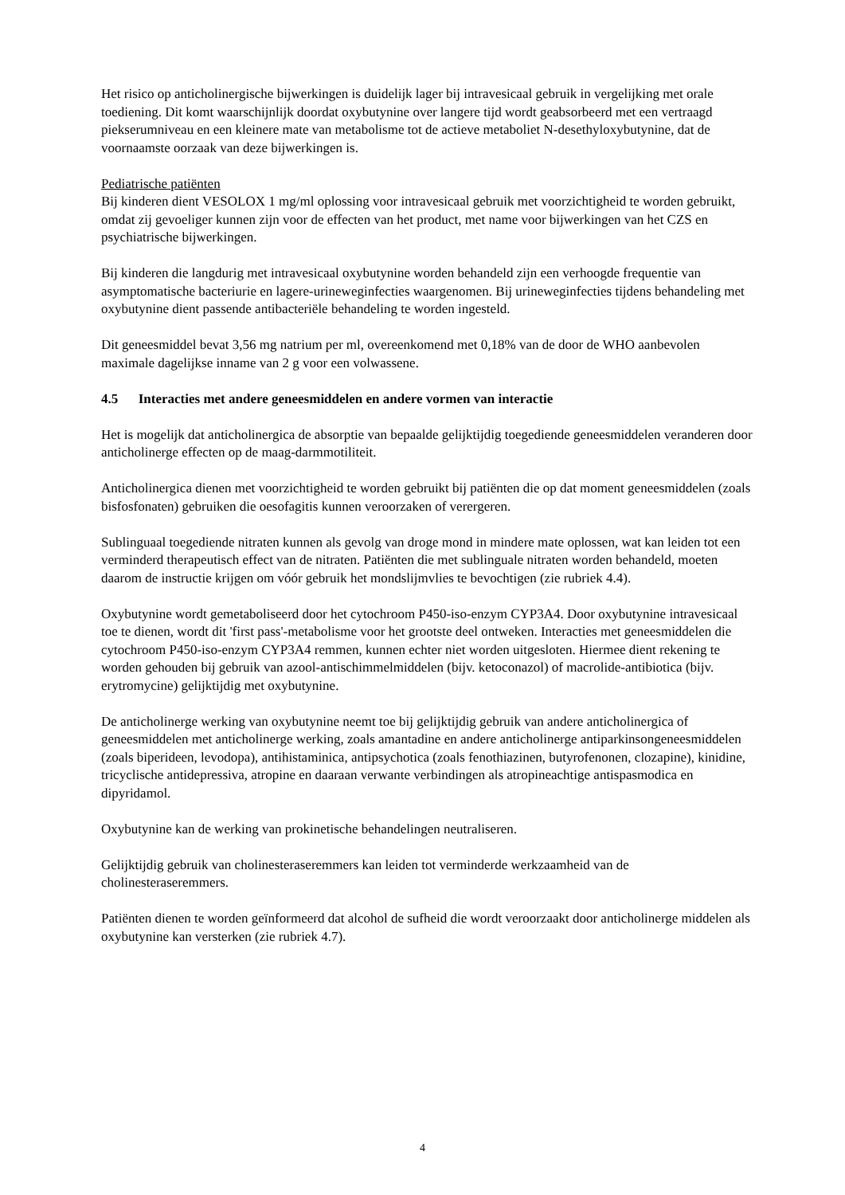Het risico op anticholinergische bijwerkingen is duidelijk lager bij intravesicaal gebruik in vergelijking met orale toediening. Dit komt waarschijnlijk doordat oxybutynine over langere tijd wordt geabsorbeerd met een vertraagd piekserumniveau en een kleinere mate van metabolisme tot de actieve metaboliet N-desethyloxybutynine, dat de voornaamste oorzaak van deze bijwerkingen is.
Pediatrische patiënten
Bij kinderen dient VESOLOX 1 mg/ml oplossing voor intravesicaal gebruik met voorzichtigheid te worden gebruikt, omdat zij gevoeliger kunnen zijn voor de effecten van het product, met name voor bijwerkingen van het CZS en psychiatrische bijwerkingen.
Bij kinderen die langdurig met intravesicaal oxybutynine worden behandeld zijn een verhoogde frequentie van asymptomatische bacteriurie en lagere-urineweginfecties waargenomen. Bij urineweginfecties tijdens behandeling met oxybutynine dient passende antibacteriële behandeling te worden ingesteld.
Dit geneesmiddel bevat 3,56 mg natrium per ml, overeenkomend met 0,18% van de door de WHO aanbevolen maximale dagelijkse inname van 2 g voor een volwassene.
4.5 Interacties met andere geneesmiddelen en andere vormen van interactie
Het is mogelijk dat anticholinergica de absorptie van bepaalde gelijktijdig toegediende geneesmiddelen veranderen door anticholinerge effecten op de maag-darmmotiliteit.
Anticholinergica dienen met voorzichtigheid te worden gebruikt bij patiënten die op dat moment geneesmiddelen (zoals bisfosfonaten) gebruiken die oesofagitis kunnen veroorzaken of verergeren.
Sublinguaal toegediende nitraten kunnen als gevolg van droge mond in mindere mate oplossen, wat kan leiden tot een verminderd therapeutisch effect van de nitraten. Patiënten die met sublinguale nitraten worden behandeld, moeten daarom de instructie krijgen om vóór gebruik het mondslijmvlies te bevochtigen (zie rubriek 4.4).
Oxybutynine wordt gemetaboliseerd door het cytochroom P450-iso-enzym CYP3A4. Door oxybutynine intravesicaal toe te dienen, wordt dit 'first pass'-metabolisme voor het grootste deel ontweken. Interacties met geneesmiddelen die cytochroom P450-iso-enzym CYP3A4 remmen, kunnen echter niet worden uitgesloten. Hiermee dient rekening te worden gehouden bij gebruik van azool-antischimmelmiddelen (bijv. ketoconazol) of macrolide-antibiotica (bijv. erytromycine) gelijktijdig met oxybutynine.
De anticholinerge werking van oxybutynine neemt toe bij gelijktijdig gebruik van andere anticholinergica of geneesmiddelen met anticholinerge werking, zoals amantadine en andere anticholinerge antiparkinsongeneesmiddelen (zoals biperideen, levodopa), antihistaminica, antipsychotica (zoals fenothiazinen, butyrofenonen, clozapine), kinidine, tricyclische antidepressiva, atropine en daaraan verwante verbindingen als atropineachtige antispasmodica en dipyridamol.
Oxybutynine kan de werking van prokinetische behandelingen neutraliseren.
Gelijktijdig gebruik van cholinesteraseremmers kan leiden tot verminderde werkzaamheid van de cholinesteraseremmers.
Patiënten dienen te worden geïnformeerd dat alcohol de sufheid die wordt veroorzaakt door anticholinerge middelen als oxybutynine kan versterken (zie rubriek 4.7).
4